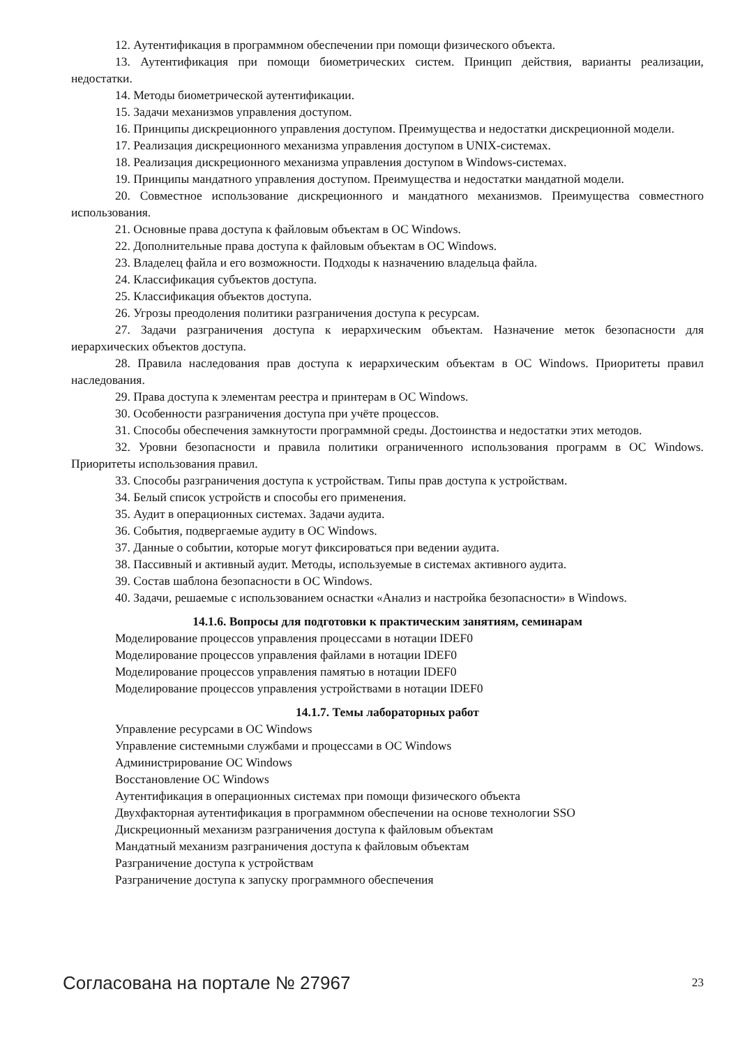12. Аутентификация в программном обеспечении при помощи физического объекта.
13. Аутентификация при помощи биометрических систем. Принцип действия, варианты реализации, недостатки.
14. Методы биометрической аутентификации.
15. Задачи механизмов управления доступом.
16. Принципы дискреционного управления доступом. Преимущества и недостатки дискреционной модели.
17. Реализация дискреционного механизма управления доступом в UNIX-системах.
18. Реализация дискреционного механизма управления доступом в Windows-системах.
19. Принципы мандатного управления доступом. Преимущества и недостатки мандатной модели.
20. Совместное использование дискреционного и мандатного механизмов. Преимущества совместного использования.
21. Основные права доступа к файловым объектам в ОС Windows.
22. Дополнительные права доступа к файловым объектам в ОС Windows.
23. Владелец файла и его возможности. Подходы к назначению владельца файла.
24. Классификация субъектов доступа.
25. Классификация объектов доступа.
26. Угрозы преодоления политики разграничения доступа к ресурсам.
27. Задачи разграничения доступа к иерархическим объектам. Назначение меток безопасности для иерархических объектов доступа.
28. Правила наследования прав доступа к иерархическим объектам в ОС Windows. Приоритеты правил наследования.
29. Права доступа к элементам реестра и принтерам в ОС Windows.
30. Особенности разграничения доступа при учёте процессов.
31. Способы обеспечения замкнутости программной среды. Достоинства и недостатки этих методов.
32. Уровни безопасности и правила политики ограниченного использования программ в ОС Windows. Приоритеты использования правил.
33. Способы разграничения доступа к устройствам. Типы прав доступа к устройствам.
34. Белый список устройств и способы его применения.
35. Аудит в операционных системах. Задачи аудита.
36. События, подвергаемые аудиту в ОС Windows.
37. Данные о событии, которые могут фиксироваться при ведении аудита.
38. Пассивный и активный аудит. Методы, используемые в системах активного аудита.
39. Состав шаблона безопасности в ОС Windows.
40. Задачи, решаемые с использованием оснастки «Анализ и настройка безопасности» в Windows.
14.1.6. Вопросы для подготовки к практическим занятиям, семинарам
Моделирование процессов управления процессами в нотации IDEF0
Моделирование процессов управления файлами в нотации IDEF0
Моделирование процессов управления памятью в нотации IDEF0
Моделирование процессов управления устройствами в нотации IDEF0
14.1.7. Темы лабораторных работ
Управление ресурсами в ОС Windows
Управление системными службами и процессами в ОС Windows
Администрирование ОС Windows
Восстановление ОС Windows
Аутентификация в операционных системах при помощи физического объекта
Двухфакторная аутентификация в программном обеспечении на основе технологии SSO
Дискреционный механизм разграничения доступа к файловым объектам
Мандатный механизм разграничения доступа к файловым объектам
Разграничение доступа к устройствам
Разграничение доступа к запуску программного обеспечения
Согласована на портале № 27967 23